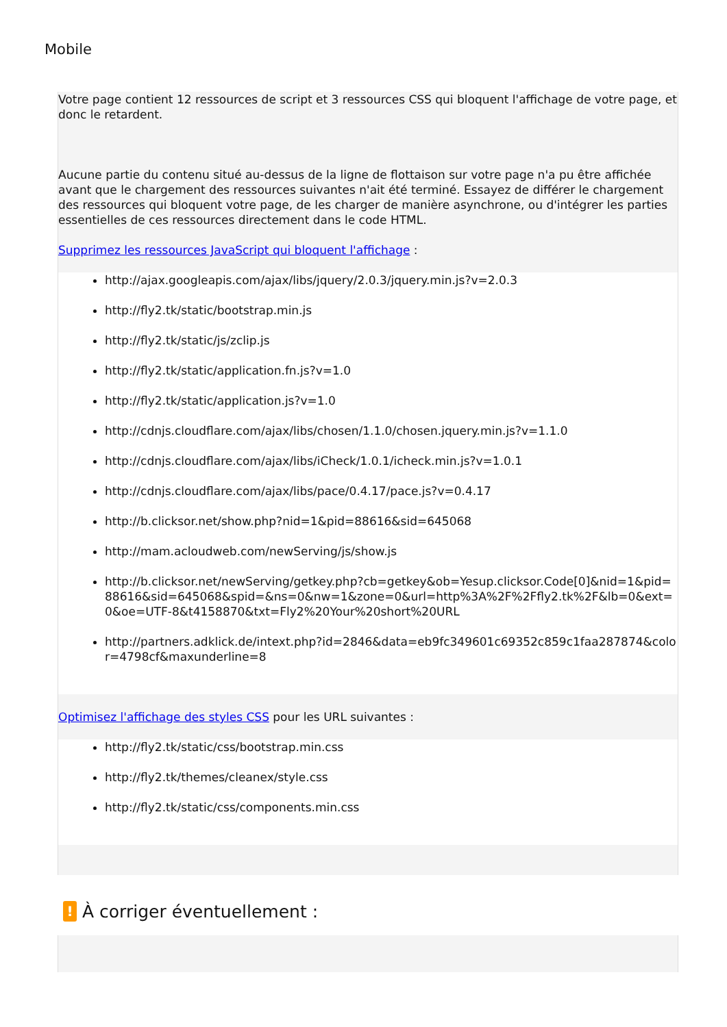Mobile
Votre page contient 12 ressources de script et 3 ressources CSS qui bloquent l'affichage de votre page, et donc le retardent.
Aucune partie du contenu situé au-dessus de la ligne de flottaison sur votre page n'a pu être affichée avant que le chargement des ressources suivantes n'ait été terminé. Essayez de différer le chargement des ressources qui bloquent votre page, de les charger de manière asynchrone, ou d'intégrer les parties essentielles de ces ressources directement dans le code HTML.
Supprimez les ressources JavaScript qui bloquent l'affichage :
http://ajax.googleapis.com/ajax/libs/jquery/2.0.3/jquery.min.js?v=2.0.3
http://fly2.tk/static/bootstrap.min.js
http://fly2.tk/static/js/zclip.js
http://fly2.tk/static/application.fn.js?v=1.0
http://fly2.tk/static/application.js?v=1.0
http://cdnjs.cloudflare.com/ajax/libs/chosen/1.1.0/chosen.jquery.min.js?v=1.1.0
http://cdnjs.cloudflare.com/ajax/libs/iCheck/1.0.1/icheck.min.js?v=1.0.1
http://cdnjs.cloudflare.com/ajax/libs/pace/0.4.17/pace.js?v=0.4.17
http://b.clicksor.net/show.php?nid=1&pid=88616&sid=645068
http://mam.acloudweb.com/newServing/js/show.js
http://b.clicksor.net/newServing/getkey.php?cb=getkey&ob=Yesup.clicksor.Code[0]&nid=1&pid=88616&sid=645068&spid=&ns=0&nw=1&zone=0&url=http%3A%2F%2Ffly2.tk%2F&lb=0&ext=0&oe=UTF-8&t4158870&txt=Fly2%20Your%20short%20URL
http://partners.adklick.de/intext.php?id=2846&data=eb9fc349601c69352c859c1faa287874&color=4798cf&maxunderline=8
Optimisez l'affichage des styles CSS pour les URL suivantes :
http://fly2.tk/static/css/bootstrap.min.css
http://fly2.tk/themes/cleanex/style.css
http://fly2.tk/static/css/components.min.css
! À corriger éventuellement :